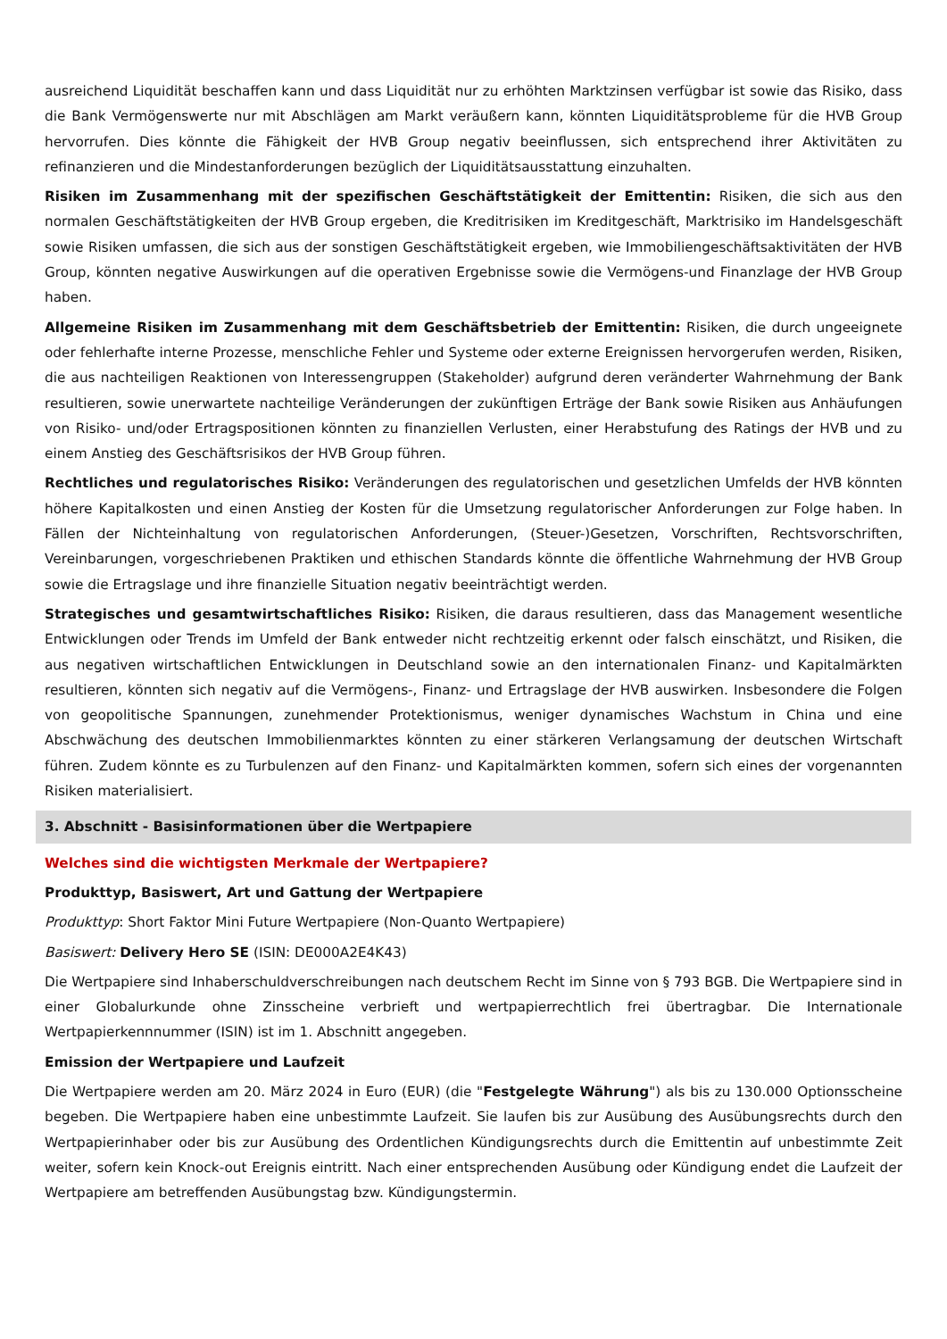ausreichend Liquidität beschaffen kann und dass Liquidität nur zu erhöhten Marktzinsen verfügbar ist sowie das Risiko, dass die Bank Vermögenswerte nur mit Abschlägen am Markt veräußern kann, könnten Liquiditätsprobleme für die HVB Group hervorrufen. Dies könnte die Fähigkeit der HVB Group negativ beeinflussen, sich entsprechend ihrer Aktivitäten zu refinanzieren und die Mindestanforderungen bezüglich der Liquiditätsausstattung einzuhalten.
Risiken im Zusammenhang mit der spezifischen Geschäftstätigkeit der Emittentin: Risiken, die sich aus den normalen Geschäftstätigkeiten der HVB Group ergeben, die Kreditrisiken im Kreditgeschäft, Marktrisiko im Handelsgeschäft sowie Risiken umfassen, die sich aus der sonstigen Geschäftstätigkeit ergeben, wie Immobiliengeschäftsaktivitäten der HVB Group, könnten negative Auswirkungen auf die operativen Ergebnisse sowie die Vermögens-und Finanzlage der HVB Group haben.
Allgemeine Risiken im Zusammenhang mit dem Geschäftsbetrieb der Emittentin: Risiken, die durch ungeeignete oder fehlerhafte interne Prozesse, menschliche Fehler und Systeme oder externe Ereignissen hervorgerufen werden, Risiken, die aus nachteiligen Reaktionen von Interessengruppen (Stakeholder) aufgrund deren veränderter Wahrnehmung der Bank resultieren, sowie unerwartete nachteilige Veränderungen der zukünftigen Erträge der Bank sowie Risiken aus Anhäufungen von Risiko- und/oder Ertragspositionen könnten zu finanziellen Verlusten, einer Herabstufung des Ratings der HVB und zu einem Anstieg des Geschäftsrisikos der HVB Group führen.
Rechtliches und regulatorisches Risiko: Veränderungen des regulatorischen und gesetzlichen Umfelds der HVB könnten höhere Kapitalkosten und einen Anstieg der Kosten für die Umsetzung regulatorischer Anforderungen zur Folge haben. In Fällen der Nichteinhaltung von regulatorischen Anforderungen, (Steuer-)Gesetzen, Vorschriften, Rechtsvorschriften, Vereinbarungen, vorgeschriebenen Praktiken und ethischen Standards könnte die öffentliche Wahrnehmung der HVB Group sowie die Ertragslage und ihre finanzielle Situation negativ beeinträchtigt werden.
Strategisches und gesamtwirtschaftliches Risiko: Risiken, die daraus resultieren, dass das Management wesentliche Entwicklungen oder Trends im Umfeld der Bank entweder nicht rechtzeitig erkennt oder falsch einschätzt, und Risiken, die aus negativen wirtschaftlichen Entwicklungen in Deutschland sowie an den internationalen Finanz- und Kapitalmärkten resultieren, könnten sich negativ auf die Vermögens-, Finanz- und Ertragslage der HVB auswirken. Insbesondere die Folgen von geopolitische Spannungen, zunehmender Protektionismus, weniger dynamisches Wachstum in China und eine Abschwächung des deutschen Immobilienmarktes könnten zu einer stärkeren Verlangsamung der deutschen Wirtschaft führen. Zudem könnte es zu Turbulenzen auf den Finanz- und Kapitalmärkten kommen, sofern sich eines der vorgenannten Risiken materialisiert.
3. Abschnitt - Basisinformationen über die Wertpapiere
Welches sind die wichtigsten Merkmale der Wertpapiere?
Produkttyp, Basiswert, Art und Gattung der Wertpapiere
Produkttyp: Short Faktor Mini Future Wertpapiere (Non-Quanto Wertpapiere)
Basiswert: Delivery Hero SE (ISIN: DE000A2E4K43)
Die Wertpapiere sind Inhaberschuldverschreibungen nach deutschem Recht im Sinne von § 793 BGB. Die Wertpapiere sind in einer Globalurkunde ohne Zinsscheine verbrieft und wertpapierrechtlich frei übertragbar. Die Internationale Wertpapierkennnummer (ISIN) ist im 1. Abschnitt angegeben.
Emission der Wertpapiere und Laufzeit
Die Wertpapiere werden am 20. März 2024 in Euro (EUR) (die "Festgelegte Währung") als bis zu 130.000 Optionsscheine begeben. Die Wertpapiere haben eine unbestimmte Laufzeit. Sie laufen bis zur Ausübung des Ausübungsrechts durch den Wertpapierinhaber oder bis zur Ausübung des Ordentlichen Kündigungsrechts durch die Emittentin auf unbestimmte Zeit weiter, sofern kein Knock-out Ereignis eintritt. Nach einer entsprechenden Ausübung oder Kündigung endet die Laufzeit der Wertpapiere am betreffenden Ausübungstag bzw. Kündigungstermin.